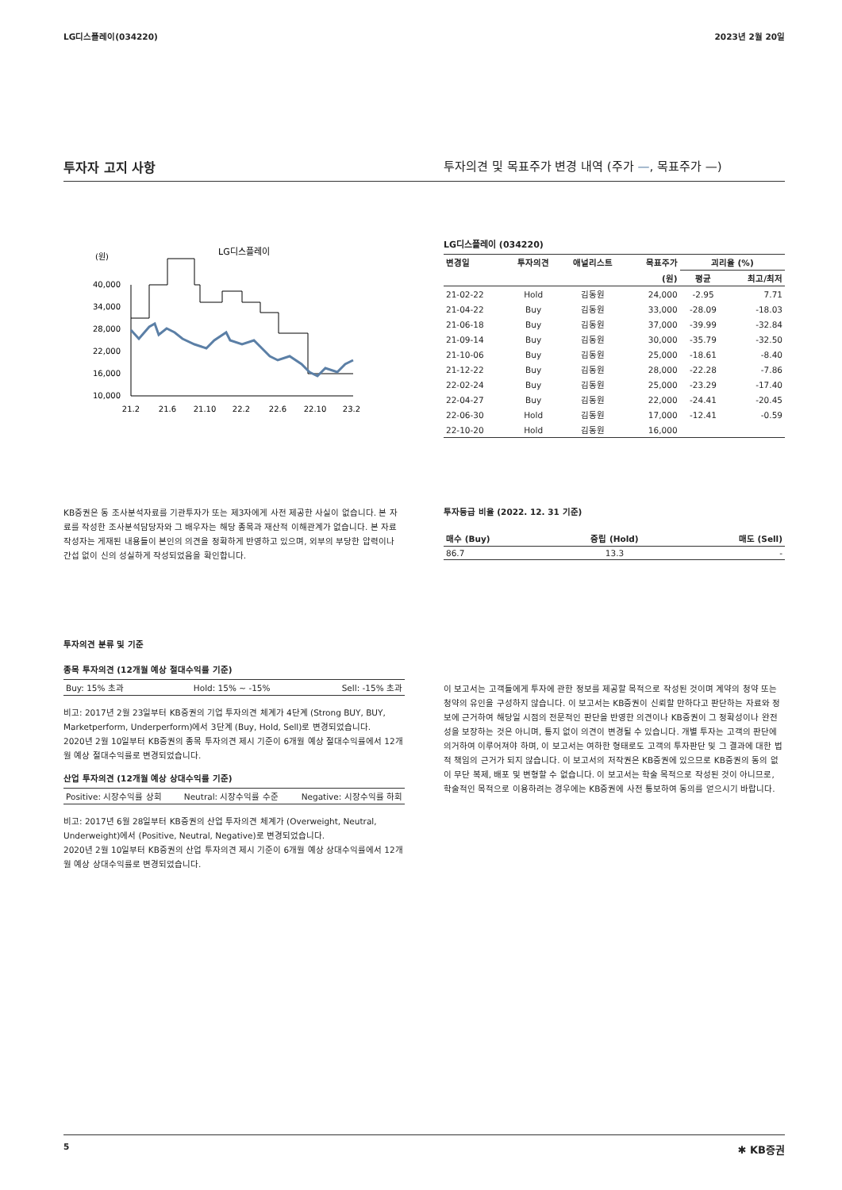LG디스플레이(034220) 2023년 2월 20일
투자자 고지 사항 투자의견 및 목표주가 변경 내역 (주가 —, 목표주가 —)
(원)
LG디스플레이
40,000
34,000
28,000
22,000
16,000
10,000
21.2
21.6
21.10
22.2
22.6
22.10
23.2
LG디스플레이 (034220)
| 변경일 | 투자의견 | 애널리스트 | 목표주가 | 괴리율 (%) | |
| --- | --- | --- | --- | --- | --- |
| | | | (원) | 평균 | 최고/최저 |
| 21-02-22 | Hold | 김동원 | 24,000 | -2.95 | 7.71 |
| 21-04-22 | Buy | 김동원 | 33,000 | -28.09 | -18.03 |
| 21-06-18 | Buy | 김동원 | 37,000 | -39.99 | -32.84 |
| 21-09-14 | Buy | 김동원 | 30,000 | -35.79 | -32.50 |
| 21-10-06 | Buy | 김동원 | 25,000 | -18.61 | -8.40 |
| 21-12-22 | Buy | 김동원 | 28,000 | -22.28 | -7.86 |
| 22-02-24 | Buy | 김동원 | 25,000 | -23.29 | -17.40 |
| 22-04-27 | Buy | 김동원 | 22,000 | -24.41 | -20.45 |
| 22-06-30 | Hold | 김동원 | 17,000 | -12.41 | -0.59 |
| 22-10-20 | Hold | 김동원 | 16,000 | | |
KB증권은 동 조사분석자료를 기관투자가 또는 제3자에게 사전 제공한 사실이 없습니다. 본 자료를 작성한 조사분석담당자와 그 배우자는 해당 종목과 재산적 이해관계가 없습니다. 본 자료 작성자는 게재된 내용들이 본인의 의견을 정확하게 반영하고 있으며, 외부의 부당한 압력이나 간섭 없이 신의 성실하게 작성되었음을 확인합니다.
투자등급 비율 (2022. 12. 31 기준)
| 매수 (Buy) | 중립 (Hold) | 매도 (Sell) |
| --- | --- | --- |
| 86.7 | 13.3 | - |
투자의견 분류 및 기준
종목 투자의견 (12개월 예상 절대수익률 기준)
| Buy: 15% 초과 | Hold: 15% ~ -15% | Sell: -15% 초과 |
비고: 2017년 2월 23일부터 KB증권의 기업 투자의견 체계가 4단계 (Strong BUY, BUY, Marketperform, Underperform)에서 3단계 (Buy, Hold, Sell)로 변경되었습니다.
2020년 2월 10일부터 KB증권의 종목 투자의견 제시 기준이 6개월 예상 절대수익률에서 12개월 예상 절대수익률로 변경되었습니다.
산업 투자의견 (12개월 예상 상대수익률 기준)
| Positive: 시장수익률 상회 | Neutral: 시장수익률 수준 | Negative: 시장수익률 하회 |
비고: 2017년 6월 28일부터 KB증권의 산업 투자의견 체계가 (Overweight, Neutral, Underweight)에서 (Positive, Neutral, Negative)로 변경되었습니다.
2020년 2월 10일부터 KB증권의 산업 투자의견 제시 기준이 6개월 예상 상대수익률에서 12개월 예상 상대수익률로 변경되었습니다.
이 보고서는 고객들에게 투자에 관한 정보를 제공할 목적으로 작성된 것이며 계약의 청약 또는 청약의 유인을 구성하지 않습니다. 이 보고서는 KB증권이 신뢰할 만하다고 판단하는 자료와 정보에 근거하여 해당일 시점의 전문적인 판단을 반영한 의견이나 KB증권이 그 정확성이나 완전성을 보장하는 것은 아니며, 통지 없이 의견이 변경될 수 있습니다. 개별 투자는 고객의 판단에 의거하여 이루어져야 하며, 이 보고서는 여하한 형태로도 고객의 투자판단 및 그 결과에 대한 법적 책임의 근거가 되지 않습니다. 이 보고서의 저작권은 KB증권에 있으므로 KB증권의 동의 없이 무단 복제, 배포 및 변형할 수 없습니다. 이 보고서는 학술 목적으로 작성된 것이 아니므로, 학술적인 목적으로 이용하려는 경우에는 KB증권에 사전 통보하여 동의를 얻으시기 바랍니다.
5 ✱ KB증권